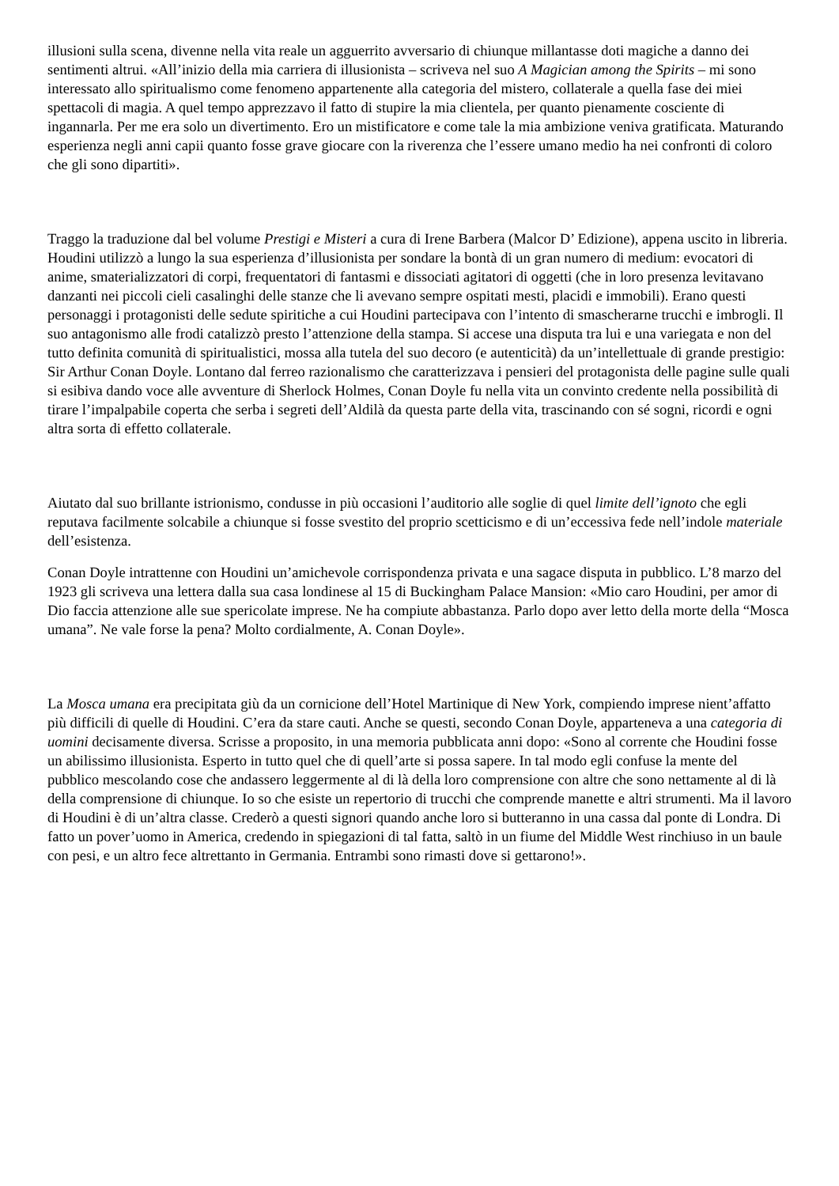illusioni sulla scena, divenne nella vita reale un agguerrito avversario di chiunque millantasse doti magiche a danno dei sentimenti altrui. «All’inizio della mia carriera di illusionista – scriveva nel suo A Magician among the Spirits – mi sono interessato allo spiritualismo come fenomeno appartenente alla categoria del mistero, collaterale a quella fase dei miei spettacoli di magia. A quel tempo apprezzavo il fatto di stupire la mia clientela, per quanto pienamente cosciente di ingannarla. Per me era solo un divertimento. Ero un mistificatore e come tale la mia ambizione veniva gratificata. Maturando esperienza negli anni capii quanto fosse grave giocare con la riverenza che l’essere umano medio ha nei confronti di coloro che gli sono dipartiti».
Traggo la traduzione dal bel volume Prestigi e Misteri a cura di Irene Barbera (Malcor D’ Edizione), appena uscito in libreria. Houdini utilizzò a lungo la sua esperienza d’illusionista per sondare la bontà di un gran numero di medium: evocatori di anime, smaterializzatori di corpi, frequentatori di fantasmi e dissociati agitatori di oggetti (che in loro presenza levitavano danzanti nei piccoli cieli casalinghi delle stanze che li avevano sempre ospitati mesti, placidi e immobili). Erano questi personaggi i protagonisti delle sedute spiritiche a cui Houdini partecipava con l’intento di smascherarne trucchi e imbrogli. Il suo antagonismo alle frodi catalizzò presto l’attenzione della stampa. Si accese una disputa tra lui e una variegata e non del tutto definita comunità di spiritualistici, mossa alla tutela del suo decoro (e autenticità) da un’intellettuale di grande prestigio: Sir Arthur Conan Doyle. Lontano dal ferreo razionalismo che caratterizzava i pensieri del protagonista delle pagine sulle quali si esibiva dando voce alle avventure di Sherlock Holmes, Conan Doyle fu nella vita un convinto credente nella possibilità di tirare l’impalpabile coperta che serba i segreti dell’Aldilà da questa parte della vita, trascinando con sé sogni, ricordi e ogni altra sorta di effetto collaterale.
Aiutato dal suo brillante istrionismo, condusse in più occasioni l’auditorio alle soglie di quel limite dell’ignoto che egli reputava facilmente solcabile a chiunque si fosse svestito del proprio scetticismo e di un’eccessiva fede nell’indole materiale dell’esistenza.
Conan Doyle intrattenne con Houdini un’amichevole corrispondenza privata e una sagace disputa in pubblico. L’8 marzo del 1923 gli scriveva una lettera dalla sua casa londinese al 15 di Buckingham Palace Mansion: «Mio caro Houdini, per amor di Dio faccia attenzione alle sue spericolate imprese. Ne ha compiute abbastanza. Parlo dopo aver letto della morte della “Mosca umana”. Ne vale forse la pena? Molto cordialmente, A. Conan Doyle».
La Mosca umana era precipitata giù da un cornicione dell’Hotel Martinique di New York, compiendo imprese nient’affatto più difficili di quelle di Houdini. C’era da stare cauti. Anche se questi, secondo Conan Doyle, apparteneva a una categoria di uomini decisamente diversa. Scrisse a proposito, in una memoria pubblicata anni dopo: «Sono al corrente che Houdini fosse un abilissimo illusionista. Esperto in tutto quel che di quell’arte si possa sapere. In tal modo egli confuse la mente del pubblico mescolando cose che andassero leggermente al di là della loro comprensione con altre che sono nettamente al di là della comprensione di chiunque. Io so che esiste un repertorio di trucchi che comprende manette e altri strumenti. Ma il lavoro di Houdini è di un’altra classe. Crederò a questi signori quando anche loro si butteranno in una cassa dal ponte di Londra. Di fatto un pover’uomo in America, credendo in spiegazioni di tal fatta, saltò in un fiume del Middle West rinchiuso in un baule con pesi, e un altro fece altrettanto in Germania. Entrambi sono rimasti dove si gettarono!».